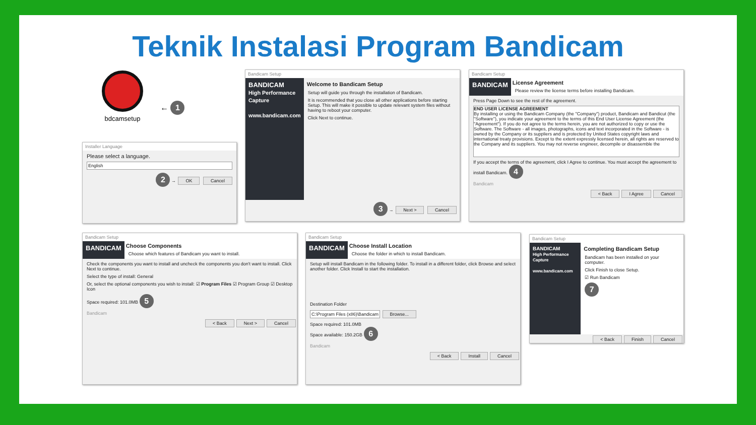Teknik Instalasi Program Bandicam
bdcamsetup
← 1
Installer Language
Please select a language.
English
2 → OK Cancel
Bandicam Setup
BANDICAM
High Performance Capture
www.bandicam.com
Welcome to Bandicam Setup
Setup will guide you through the installation of Bandicam.
It is recommended that you close all other applications before starting Setup. This will make it possible to update relevant system files without having to reboot your computer.
Click Next to continue.
3 → Next > Cancel
Bandicam Setup
BANDICAM
License Agreement
Please review the license terms before installing Bandicam.
Press Page Down to see the rest of the agreement.
END USER LICENSE AGREEMENT
By installing or using the Bandicam Company (the "Company") product, Bandicam and Bandicut (the "Software"), you indicate your agreement to the terms of this End User License Agreement (the "Agreement"). If you do not agree to the terms herein, you are not authorized to copy or use the Software. The Software - all images, photographs, icons and text incorporated in the Software - is owned by the Company or its suppliers and is protected by United States copyright laws and international treaty provisions. Except to the extent expressly licensed herein, all rights are reserved to the Company and its suppliers. You may not reverse engineer, decompile or disassemble the
If you accept the terms of the agreement, click I Agree to continue. You must accept the agreement to install Bandicam. 4
Bandicam
< Back I Agree Cancel
Bandicam Setup
BANDICAM
Choose Components
Choose which features of Bandicam you want to install.
Check the components you want to install and uncheck the components you don't want to install. Click Next to continue.
Select the type of install: General
Or, select the optional components you wish to install: ☑ Program Files ☑ Program Group ☑ Desktop Icon
Space required: 101.0MB 5
Bandicam
< Back Next > Cancel
Bandicam Setup
BANDICAM
Choose Install Location
Choose the folder in which to install Bandicam.
Setup will install Bandicam in the following folder. To install in a different folder, click Browse and select another folder. Click Install to start the installation.
Destination Folder
C:\Program Files (x86)\Bandicam Browse...
Space required: 101.0MB
Space available: 150.2GB 6
Bandicam
< Back Install Cancel
Bandicam Setup
BANDICAM
High Performance Capture
www.bandicam.com
Completing Bandicam Setup
Bandicam has been installed on your computer.
Click Finish to close Setup.
☑ Run Bandicam
7
< Back Finish Cancel